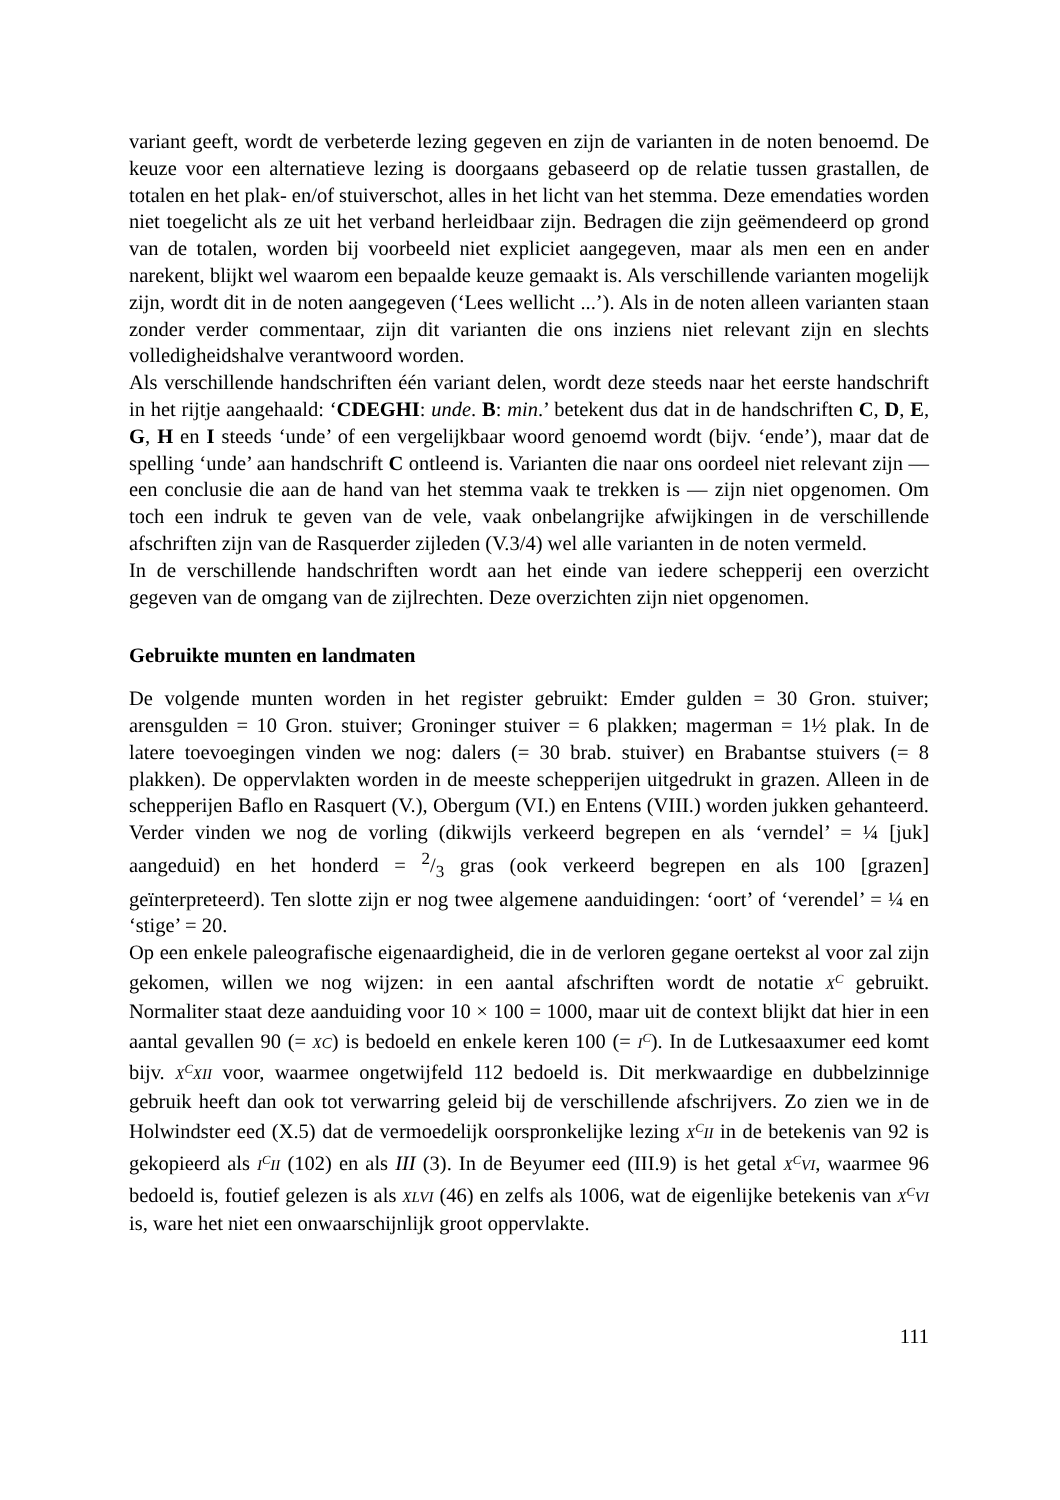variant geeft, wordt de verbeterde lezing gegeven en zijn de varianten in de noten benoemd. De keuze voor een alternatieve lezing is doorgaans gebaseerd op de relatie tussen grastallen, de totalen en het plak- en/of stuiverschot, alles in het licht van het stemma. Deze emendaties worden niet toegelicht als ze uit het verband herleidbaar zijn. Bedragen die zijn geëmendeerd op grond van de totalen, worden bij voorbeeld niet expliciet aangegeven, maar als men een en ander narekent, blijkt wel waarom een bepaalde keuze gemaakt is. Als verschillende varianten mogelijk zijn, wordt dit in de noten aangegeven (‘Lees wellicht ...’). Als in de noten alleen varianten staan zonder verder commentaar, zijn dit varianten die ons inziens niet relevant zijn en slechts volledigheidshalve verantwoord worden.
Als verschillende handschriften één variant delen, wordt deze steeds naar het eerste handschrift in het rijtje aangehaald: ‘CDEGHI: unde. B: min.’ betekent dus dat in de handschriften C, D, E, G, H en I steeds ‘unde’ of een vergelijkbaar woord genoemd wordt (bijv. ‘ende’), maar dat de spelling ‘unde’ aan handschrift C ontleend is. Varianten die naar ons oordeel niet relevant zijn — een conclusie die aan de hand van het stemma vaak te trekken is — zijn niet opgenomen. Om toch een indruk te geven van de vele, vaak onbelangrijke afwijkingen in de verschillende afschriften zijn van de Rasquerder zijleden (V.3/4) wel alle varianten in de noten vermeld.
In de verschillende handschriften wordt aan het einde van iedere schepperij een overzicht gegeven van de omgang van de zijlrechten. Deze overzichten zijn niet opgenomen.
Gebruikte munten en landmaten
De volgende munten worden in het register gebruikt: Emder gulden = 30 Gron. stuiver; arensgulden = 10 Gron. stuiver; Groninger stuiver = 6 plakken; magerman = 1½ plak. In de latere toevoegingen vinden we nog: dalers (= 30 brab. stuiver) en Brabantse stuivers (= 8 plakken). De oppervlakten worden in de meeste schepperijen uitgedrukt in grazen. Alleen in de schepperijen Baflo en Rasquert (V.), Obergum (VI.) en Entens (VIII.) worden jukken gehanteerd. Verder vinden we nog de vorling (dikwijls verkeerd begrepen en als ‘verndel’ = ¼ [juk] aangeduid) en het honderd = 2/3 gras (ook verkeerd begrepen en als 100 [grazen] geïnterpreteerd). Ten slotte zijn er nog twee algemene aanduidingen: ‘oort’ of ‘verendel’ = ¼ en ‘stige’ = 20.
Op een enkele paleografische eigenaardigheid, die in de verloren gegane oertekst al voor zal zijn gekomen, willen we nog wijzen: in een aantal afschriften wordt de notatie X<sup>C</sup> gebruikt. Normaliter staat deze aanduiding voor 10 × 100 = 1000, maar uit de context blijkt dat hier in een aantal gevallen 90 (= XC) is bedoeld en enkele keren 100 (= I<sup>C</sup>). In de Lutkesaaxumer eed komt bijv. X<sup>C</sup>XII voor, waarmee ongetwijfeld 112 bedoeld is. Dit merkwaardige en dubbelzinnige gebruik heeft dan ook tot verwarring geleid bij de verschillende afschrijvers. Zo zien we in de Holwindster eed (X.5) dat de vermoedelijk oorspronkelijke lezing X<sup>C</sup>II in de betekenis van 92 is gekopieerd als I<sup>C</sup>II (102) en als III (3). In de Beyumer eed (III.9) is het getal X<sup>C</sup>VI, waarmee 96 bedoeld is, foutief gelezen is als XLVI (46) en zelfs als 1006, wat de eigenlijke betekenis van X<sup>C</sup>VI is, ware het niet een onwaarschijnlijk groot oppervlakte.
111